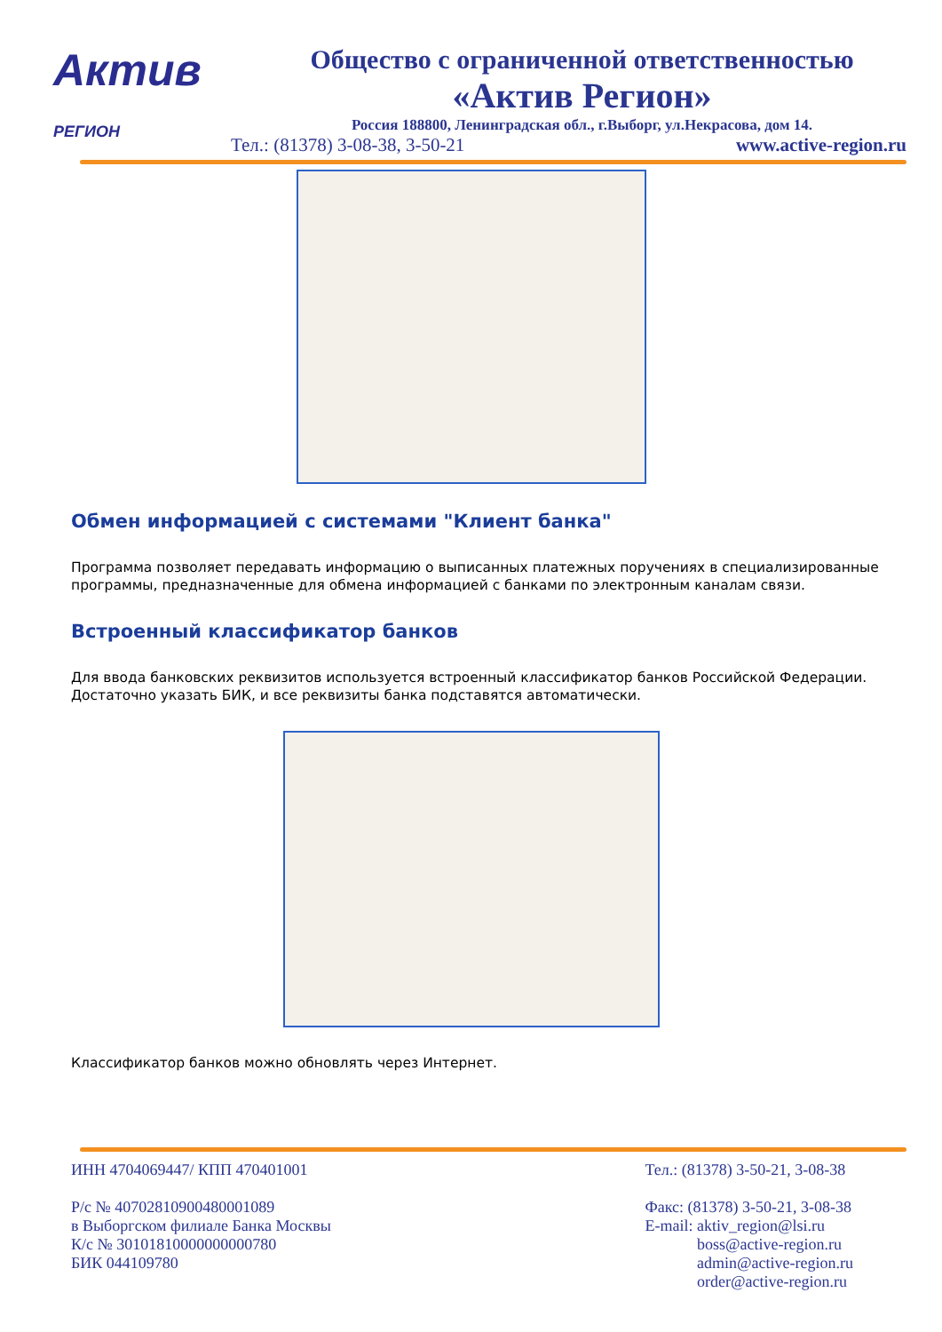Актив
РЕГИОН
Общество с ограниченной ответственностью
«Актив Регион»
Россия 188800, Ленинградская обл., г.Выборг, ул.Некрасова, дом 14.
Тел.: (81378) 3-08-38, 3-50-21 www.active-region.ru
Обмен информацией с системами "Клиент банка"
Программа позволяет передавать информацию о выписанных платежных поручениях в специализированные программы, предназначенные для обмена информацией с банками по электронным каналам связи.
Встроенный классификатор банков
Для ввода банковских реквизитов используется встроенный классификатор банков Российской Федерации. Достаточно указать БИК, и все реквизиты банка подставятся автоматически.
Классификатор банков можно обновлять через Интернет.
ИНН 4704069447/ КПП 470401001
Р/с № 40702810900480001089
в Выборгском филиале Банка Москвы
К/с № 30101810000000000780
БИК 044109780
Тел.: (81378) 3-50-21, 3-08-38
Факс: (81378) 3-50-21, 3-08-38
E-mail: aktiv_region@lsi.ru
boss@active-region.ru
admin@active-region.ru
order@active-region.ru